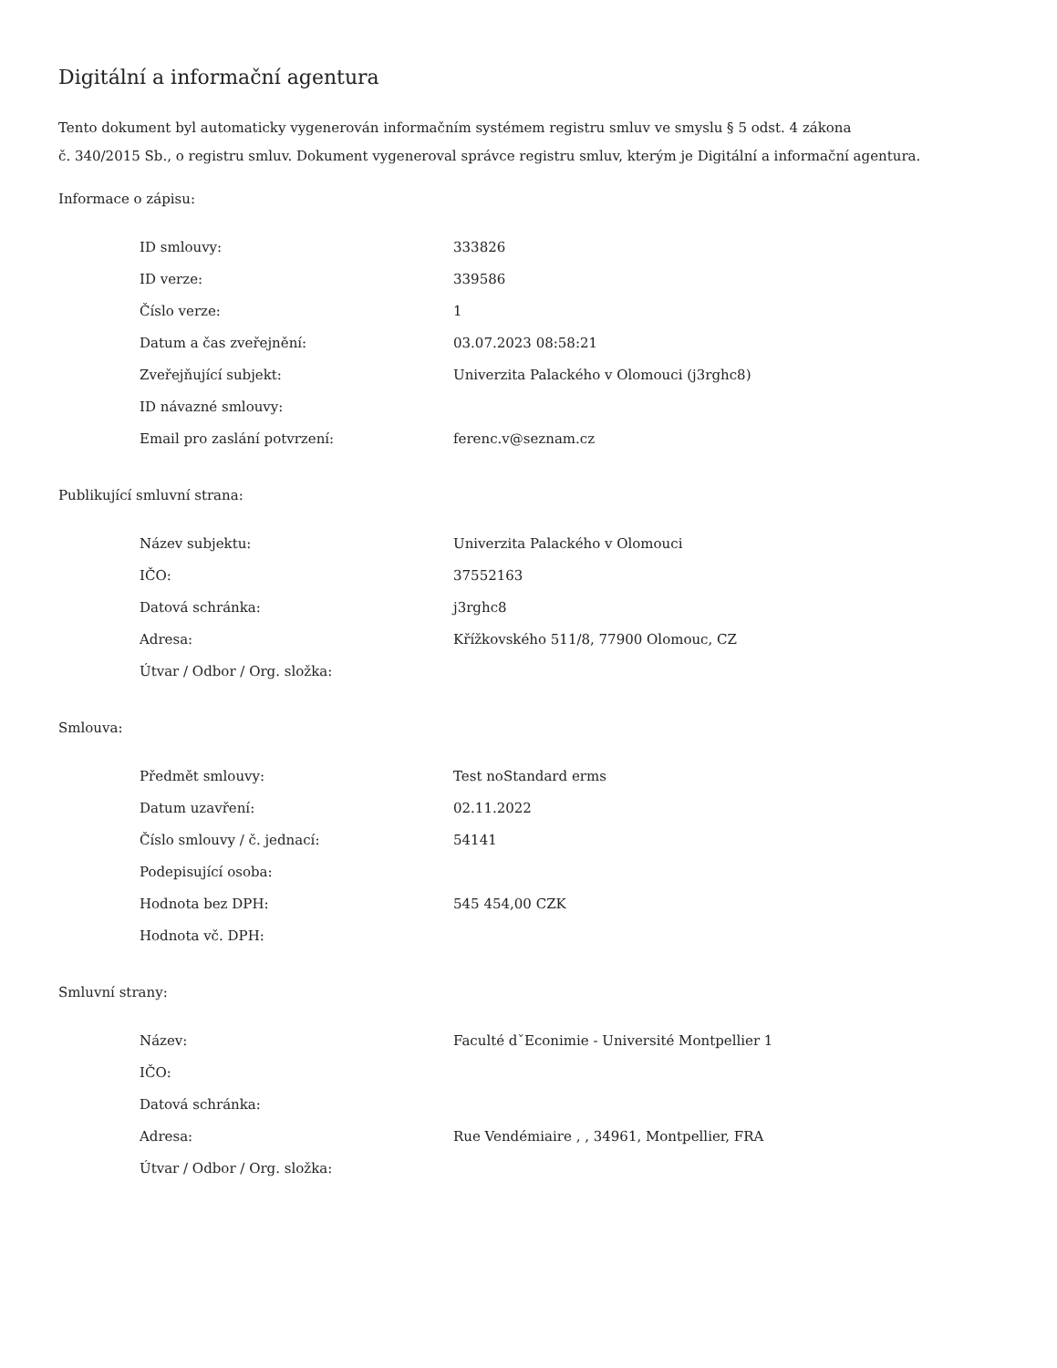Digitální a informační agentura
Tento dokument byl automaticky vygenerován informačním systémem registru smluv ve smyslu § 5 odst. 4 zákona
č. 340/2015 Sb., o registru smluv. Dokument vygeneroval správce registru smluv, kterým je Digitální a informační agentura.
Informace o zápisu:
| ID smlouvy: | 333826 |
| ID verze: | 339586 |
| Číslo verze: | 1 |
| Datum a čas zveřejnění: | 03.07.2023 08:58:21 |
| Zveřejňující subjekt: | Univerzita Palackého v Olomouci (j3rghc8) |
| ID návazné smlouvy: | |
| Email pro zaslání potvrzení: | ferenc.v@seznam.cz |
Publikující smluvní strana:
| Název subjektu: | Univerzita Palackého v Olomouci |
| IČO: | 37552163 |
| Datová schránka: | j3rghc8 |
| Adresa: | Křížkovského 511/8, 77900 Olomouc, CZ |
| Útvar / Odbor / Org. složka: | |
Smlouva:
| Předmět smlouvy: | Test noStandard erms |
| Datum uzavření: | 02.11.2022 |
| Číslo smlouvy / č. jednací: | 54141 |
| Podepisující osoba: | |
| Hodnota bez DPH: | 545 454,00 CZK |
| Hodnota vč. DPH: | |
Smluvní strany:
| Název: | Faculté dˇEconimie - Université Montpellier 1 |
| IČO: | |
| Datová schránka: | |
| Adresa: | Rue Vendémiaire , , 34961, Montpellier, FRA |
| Útvar / Odbor / Org. složka: | |